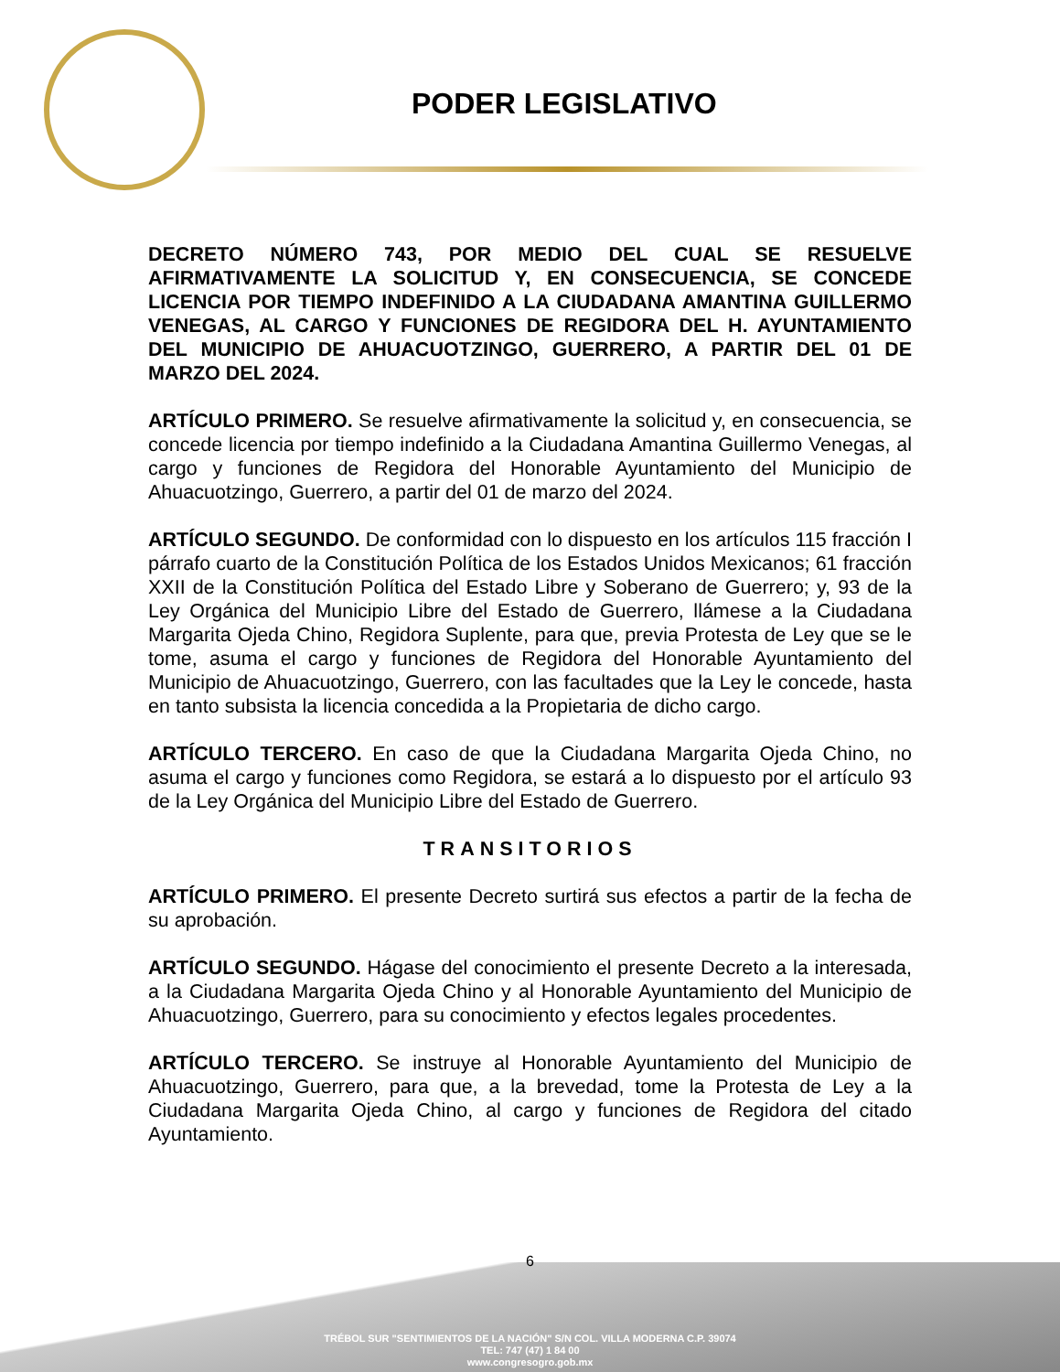PODER LEGISLATIVO
DECRETO NÚMERO 743, POR MEDIO DEL CUAL SE RESUELVE AFIRMATIVAMENTE LA SOLICITUD Y, EN CONSECUENCIA, SE CONCEDE LICENCIA POR TIEMPO INDEFINIDO A LA CIUDADANA AMANTINA GUILLERMO VENEGAS, AL CARGO Y FUNCIONES DE REGIDORA DEL H. AYUNTAMIENTO DEL MUNICIPIO DE AHUACUOTZINGO, GUERRERO, A PARTIR DEL 01 DE MARZO DEL 2024.
ARTÍCULO PRIMERO. Se resuelve afirmativamente la solicitud y, en consecuencia, se concede licencia por tiempo indefinido a la Ciudadana Amantina Guillermo Venegas, al cargo y funciones de Regidora del Honorable Ayuntamiento del Municipio de Ahuacuotzingo, Guerrero, a partir del 01 de marzo del 2024.
ARTÍCULO SEGUNDO. De conformidad con lo dispuesto en los artículos 115 fracción I párrafo cuarto de la Constitución Política de los Estados Unidos Mexicanos; 61 fracción XXII de la Constitución Política del Estado Libre y Soberano de Guerrero; y, 93 de la Ley Orgánica del Municipio Libre del Estado de Guerrero, llámese a la Ciudadana Margarita Ojeda Chino, Regidora Suplente, para que, previa Protesta de Ley que se le tome, asuma el cargo y funciones de Regidora del Honorable Ayuntamiento del Municipio de Ahuacuotzingo, Guerrero, con las facultades que la Ley le concede, hasta en tanto subsista la licencia concedida a la Propietaria de dicho cargo.
ARTÍCULO TERCERO. En caso de que la Ciudadana Margarita Ojeda Chino, no asuma el cargo y funciones como Regidora, se estará a lo dispuesto por el artículo 93 de la Ley Orgánica del Municipio Libre del Estado de Guerrero.
TRANSITORIOS
ARTÍCULO PRIMERO. El presente Decreto surtirá sus efectos a partir de la fecha de su aprobación.
ARTÍCULO SEGUNDO. Hágase del conocimiento el presente Decreto a la interesada, a la Ciudadana Margarita Ojeda Chino y al Honorable Ayuntamiento del Municipio de Ahuacuotzingo, Guerrero, para su conocimiento y efectos legales procedentes.
ARTÍCULO TERCERO. Se instruye al Honorable Ayuntamiento del Municipio de Ahuacuotzingo, Guerrero, para que, a la brevedad, tome la Protesta de Ley a la Ciudadana Margarita Ojeda Chino, al cargo y funciones de Regidora del citado Ayuntamiento.
TRÉBOL SUR "SENTIMIENTOS DE LA NACIÓN" S/N COL. VILLA MODERNA C.P. 39074
TEL: 747 (47) 1 84 00
www.congresogro.gob.mx
6